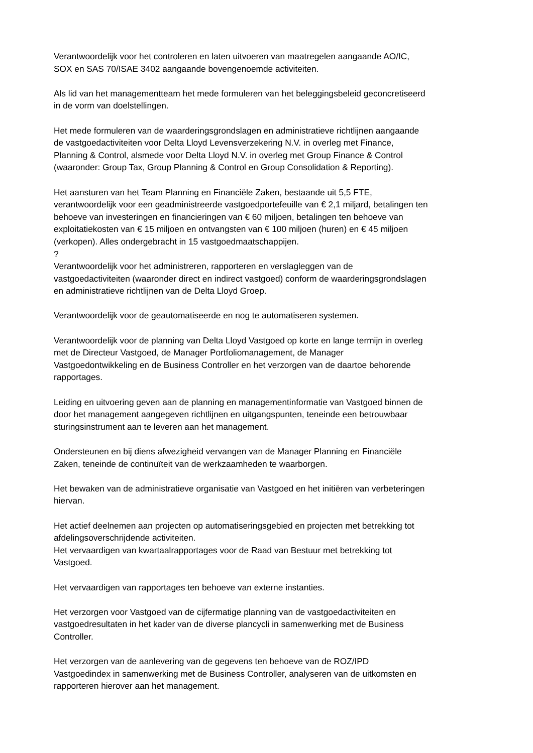Verantwoordelijk voor het controleren en laten uitvoeren van maatregelen aangaande AO/IC,
SOX en SAS 70/ISAE 3402 aangaande bovengenoemde activiteiten.
Als lid van het managementteam het mede formuleren van het beleggingsbeleid geconcretiseerd
in de vorm van doelstellingen.
Het mede formuleren van de waarderingsgrondslagen en administratieve richtlijnen aangaande
de vastgoedactiviteiten voor Delta Lloyd Levensverzekering N.V. in overleg met Finance,
Planning & Control, alsmede voor Delta Lloyd N.V. in overleg met Group Finance & Control
(waaronder: Group Tax, Group Planning & Control en Group Consolidation & Reporting).
Het aansturen van het Team Planning en Financiële Zaken, bestaande uit 5,5 FTE,
verantwoordelijk voor een geadministreerde vastgoedportefeuille van € 2,1 miljard, betalingen ten
behoeve van investeringen en financieringen van € 60 miljoen, betalingen ten behoeve van
exploitatiekosten van € 15 miljoen en ontvangsten van € 100 miljoen (huren) en € 45 miljoen
(verkopen). Alles ondergebracht in 15 vastgoedmaatschappijen.
?
Verantwoordelijk voor het administreren, rapporteren en verslagleggen van de
vastgoedactiviteiten (waaronder direct en indirect vastgoed) conform de waarderingsgrondslagen
en administratieve richtlijnen van de Delta Lloyd Groep.
Verantwoordelijk voor de geautomatiseerde en nog te automatiseren systemen.
Verantwoordelijk voor de planning van Delta Lloyd Vastgoed op korte en lange termijn in overleg
met de Directeur Vastgoed, de Manager Portfoliomanagement, de Manager
Vastgoedontwikkeling en de Business Controller en het verzorgen van de daartoe behorende
rapportages.
Leiding en uitvoering geven aan de planning en managementinformatie van Vastgoed binnen de
door het management aangegeven richtlijnen en uitgangspunten, teneinde een betrouwbaar
sturingsinstrument aan te leveren aan het management.
Ondersteunen en bij diens afwezigheid vervangen van de Manager Planning en Financiële
Zaken, teneinde de continuïteit van de werkzaamheden te waarborgen.
Het bewaken van de administratieve organisatie van Vastgoed en het initiëren van verbeteringen
hiervan.
Het actief deelnemen aan projecten op automatiseringsgebied en projecten met betrekking tot
afdelingsoverschrijdende activiteiten.
Het vervaardigen van kwartaalrapportages voor de Raad van Bestuur met betrekking tot
Vastgoed.
Het vervaardigen van rapportages ten behoeve van externe instanties.
Het verzorgen voor Vastgoed van de cijfermatige planning van de vastgoedactiviteiten en
vastgoedresultaten in het kader van de diverse plancycli in samenwerking met de Business
Controller.
Het verzorgen van de aanlevering van de gegevens ten behoeve van de ROZ/IPD
Vastgoedindex in samenwerking met de Business Controller, analyseren van de uitkomsten en
rapporteren hierover aan het management.